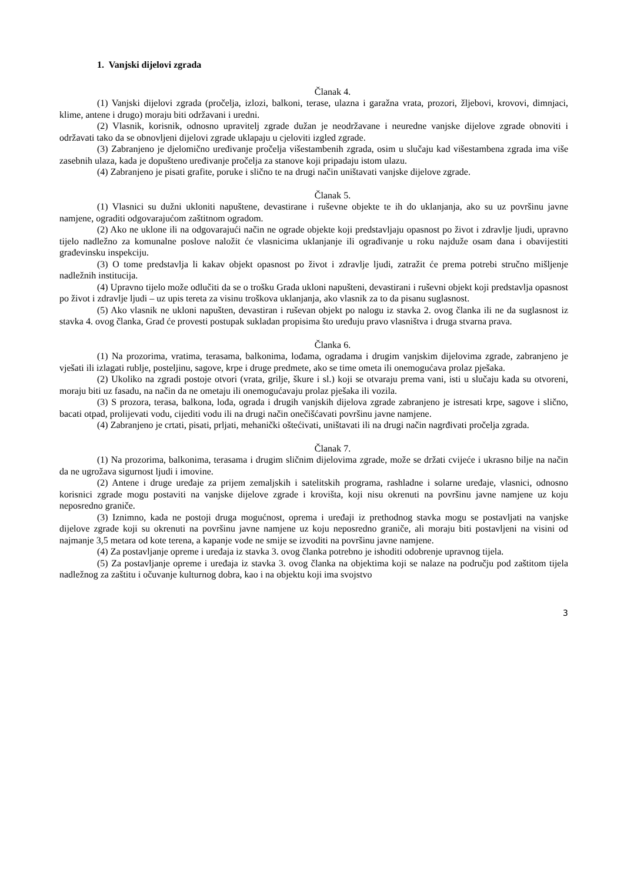1. Vanjski dijelovi zgrada
Članak 4.
(1) Vanjski dijelovi zgrada (pročelja, izlozi, balkoni, terase, ulazna i garažna vrata, prozori, žljebovi, krovovi, dimnjaci, klime, antene i drugo) moraju biti održavani i uredni.
(2) Vlasnik, korisnik, odnosno upravitelj zgrade dužan je neodržavane i neuredne vanjske dijelove zgrade obnoviti i održavati tako da se obnovljeni dijelovi zgrade uklapaju u cjeloviti izgled zgrade.
(3) Zabranjeno je djelomično uređivanje pročelja višestambenih zgrada, osim u slučaju kad višestambena zgrada ima više zasebnih ulaza, kada je dopušteno uređivanje pročelja za stanove koji pripadaju istom ulazu.
(4) Zabranjeno je pisati grafite, poruke i slično te na drugi način uništavati vanjske dijelove zgrade.
Članak 5.
(1) Vlasnici su dužni ukloniti napuštene, devastirane i ruševne objekte te ih do uklanjanja, ako su uz površinu javne namjene, ograditi odgovarajućom zaštitnom ogradom.
(2) Ako ne uklone ili na odgovarajući način ne ograde objekte koji predstavljaju opasnost po život i zdravlje ljudi, upravno tijelo nadležno za komunalne poslove naložit će vlasnicima uklanjanje ili ograđivanje u roku najduže osam dana i obavijestiti građevinsku inspekciju.
(3) O tome predstavlja li kakav objekt opasnost po život i zdravlje ljudi, zatražit će prema potrebi stručno mišljenje nadležnih institucija.
(4) Upravno tijelo može odlučiti da se o trošku Grada ukloni napušteni, devastirani i ruševni objekt koji predstavlja opasnost po život i zdravlje ljudi – uz upis tereta za visinu troškova uklanjanja, ako vlasnik za to da pisanu suglasnost.
(5) Ako vlasnik ne ukloni napušten, devastiran i ruševan objekt po nalogu iz stavka 2. ovog članka ili ne da suglasnost iz stavka 4. ovog članka, Grad će provesti postupak sukladan propisima što uređuju pravo vlasništva i druga stvarna prava.
Članka 6.
(1) Na prozorima, vratima, terasama, balkonima, lođama, ogradama i drugim vanjskim dijelovima zgrade, zabranjeno je vješati ili izlagati rublje, posteljinu, sagove, krpe i druge predmete, ako se time ometa ili onemogućava prolaz pješaka.
(2) Ukoliko na zgradi postoje otvori (vrata, grilje, škure i sl.) koji se otvaraju prema vani, isti u slučaju kada su otvoreni, moraju biti uz fasadu, na način da ne ometaju ili onemogućavaju prolaz pješaka ili vozila.
(3) S prozora, terasa, balkona, lođa, ograda i drugih vanjskih dijelova zgrade zabranjeno je istresati krpe, sagove i slično, bacati otpad, prolijevati vodu, cijediti vodu ili na drugi način onečišćavati površinu javne namjene.
(4) Zabranjeno je crtati, pisati, prljati, mehanički oštećivati, uništavati ili na drugi način nagrđivati pročelja zgrada.
Članak 7.
(1) Na prozorima, balkonima, terasama i drugim sličnim dijelovima zgrade, može se držati cvijeće i ukrasno bilje na način da ne ugrožava sigurnost ljudi i imovine.
(2) Antene i druge uređaje za prijem zemaljskih i satelitskih programa, rashladne i solarne uređaje, vlasnici, odnosno korisnici zgrade mogu postaviti na vanjske dijelove zgrade i krovišta, koji nisu okrenuti na površinu javne namjene uz koju neposredno graniče.
(3) Iznimno, kada ne postoji druga mogućnost, oprema i uređaji iz prethodnog stavka mogu se postavljati na vanjske dijelove zgrade koji su okrenuti na površinu javne namjene uz koju neposredno graniče, ali moraju biti postavljeni na visini od najmanje 3,5 metara od kote terena, a kapanje vode ne smije se izvoditi na površinu javne namjene.
(4) Za postavljanje opreme i uređaja iz stavka 3. ovog članka potrebno je ishoditi odobrenje upravnog tijela.
(5) Za postavljanje opreme i uređaja iz stavka 3. ovog članka na objektima koji se nalaze na području pod zaštitom tijela nadležnog za zaštitu i očuvanje kulturnog dobra, kao i na objektu koji ima svojstvo
3